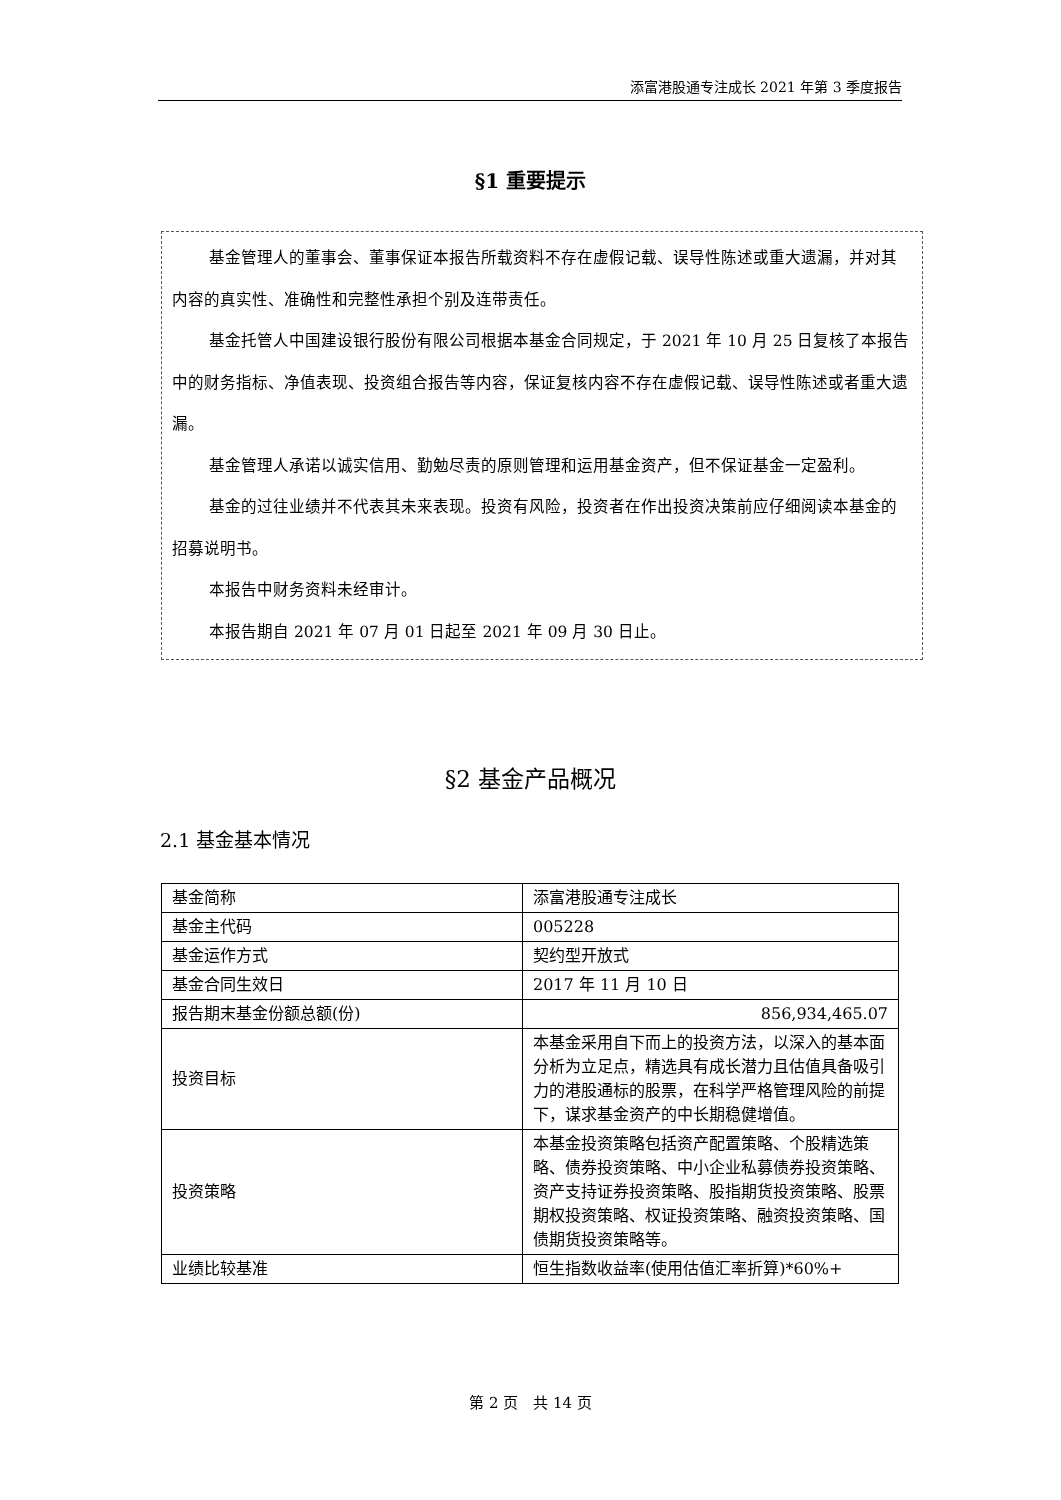添富港股通专注成长 2021 年第 3 季度报告
§1 重要提示
基金管理人的董事会、董事保证本报告所载资料不存在虚假记载、误导性陈述或重大遗漏，并对其内容的真实性、准确性和完整性承担个别及连带责任。
基金托管人中国建设银行股份有限公司根据本基金合同规定，于 2021 年 10 月 25 日复核了本报告中的财务指标、净值表现、投资组合报告等内容，保证复核内容不存在虚假记载、误导性陈述或者重大遗漏。
基金管理人承诺以诚实信用、勤勉尽责的原则管理和运用基金资产，但不保证基金一定盈利。
基金的过往业绩并不代表其未来表现。投资有风险，投资者在作出投资决策前应仔细阅读本基金的招募说明书。
本报告中财务资料未经审计。
本报告期自 2021 年 07 月 01 日起至 2021 年 09 月 30 日止。
§2 基金产品概况
2.1 基金基本情况
| 基金简称 | 添富港股通专注成长 |
| 基金主代码 | 005228 |
| 基金运作方式 | 契约型开放式 |
| 基金合同生效日 | 2017 年 11 月 10 日 |
| 报告期末基金份额总额(份) | 856,934,465.07 |
| 投资目标 | 本基金采用自下而上的投资方法，以深入的基本面分析为立足点，精选具有成长潜力且估值具备吸引力的港股通标的股票，在科学严格管理风险的前提下，谋求基金资产的中长期稳健增值。 |
| 投资策略 | 本基金投资策略包括资产配置策略、个股精选策略、债券投资策略、中小企业私募债券投资策略、资产支持证券投资策略、股指期货投资策略、股票期权投资策略、权证投资策略、融资投资策略、国债期货投资策略等。 |
| 业绩比较基准 | 恒生指数收益率(使用估值汇率折算)*60%+ |
第 2 页　共 14 页